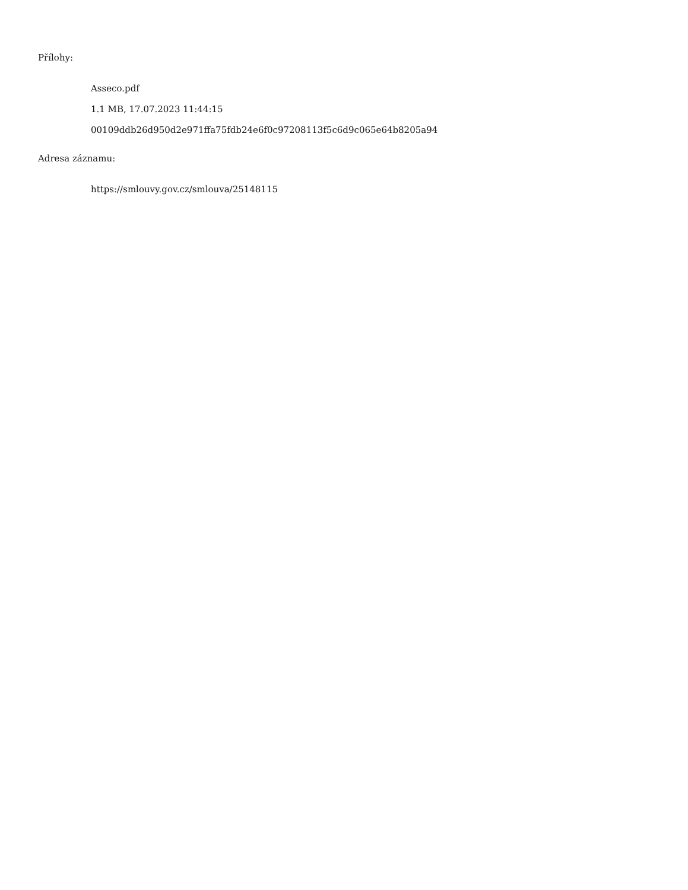Přílohy:
Asseco.pdf
1.1 MB, 17.07.2023 11:44:15
00109ddb26d950d2e971ffa75fdb24e6f0c97208113f5c6d9c065e64b8205a94
Adresa záznamu:
https://smlouvy.gov.cz/smlouva/25148115